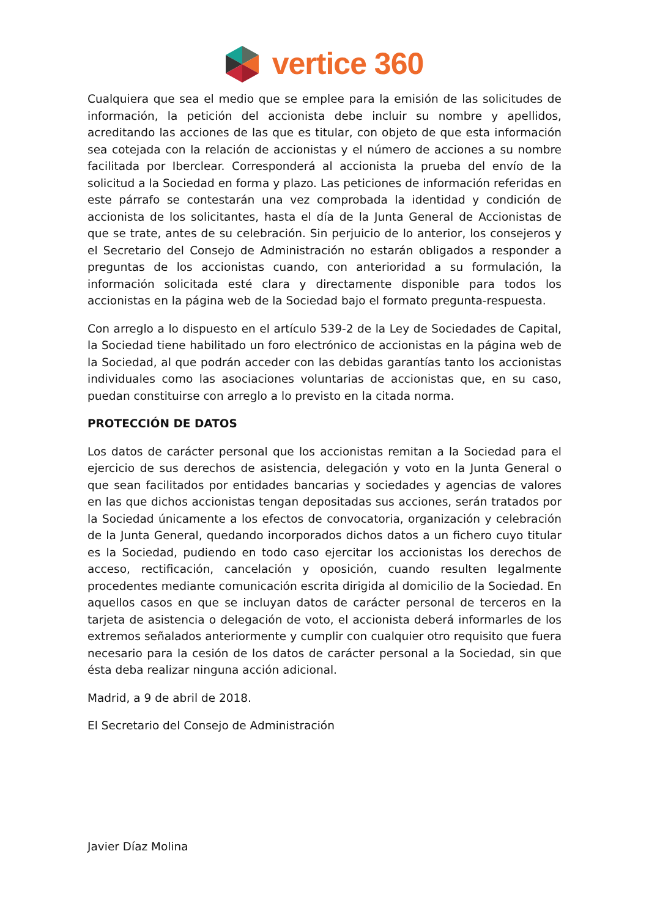vertice 360
Cualquiera que sea el medio que se emplee para la emisión de las solicitudes de información, la petición del accionista debe incluir su nombre y apellidos, acreditando las acciones de las que es titular, con objeto de que esta información sea cotejada con la relación de accionistas y el número de acciones a su nombre facilitada por Iberclear. Corresponderá al accionista la prueba del envío de la solicitud a la Sociedad en forma y plazo. Las peticiones de información referidas en este párrafo se contestarán una vez comprobada la identidad y condición de accionista de los solicitantes, hasta el día de la Junta General de Accionistas de que se trate, antes de su celebración. Sin perjuicio de lo anterior, los consejeros y el Secretario del Consejo de Administración no estarán obligados a responder a preguntas de los accionistas cuando, con anterioridad a su formulación, la información solicitada esté clara y directamente disponible para todos los accionistas en la página web de la Sociedad bajo el formato pregunta-respuesta.
Con arreglo a lo dispuesto en el artículo 539-2 de la Ley de Sociedades de Capital, la Sociedad tiene habilitado un foro electrónico de accionistas en la página web de la Sociedad, al que podrán acceder con las debidas garantías tanto los accionistas individuales como las asociaciones voluntarias de accionistas que, en su caso, puedan constituirse con arreglo a lo previsto en la citada norma.
PROTECCIÓN DE DATOS
Los datos de carácter personal que los accionistas remitan a la Sociedad para el ejercicio de sus derechos de asistencia, delegación y voto en la Junta General o que sean facilitados por entidades bancarias y sociedades y agencias de valores en las que dichos accionistas tengan depositadas sus acciones, serán tratados por la Sociedad únicamente a los efectos de convocatoria, organización y celebración de la Junta General, quedando incorporados dichos datos a un fichero cuyo titular es la Sociedad, pudiendo en todo caso ejercitar los accionistas los derechos de acceso, rectificación, cancelación y oposición, cuando resulten legalmente procedentes mediante comunicación escrita dirigida al domicilio de la Sociedad. En aquellos casos en que se incluyan datos de carácter personal de terceros en la tarjeta de asistencia o delegación de voto, el accionista deberá informarles de los extremos señalados anteriormente y cumplir con cualquier otro requisito que fuera necesario para la cesión de los datos de carácter personal a la Sociedad, sin que ésta deba realizar ninguna acción adicional.
Madrid, a 9 de abril de 2018.
El Secretario del Consejo de Administración
Javier Díaz Molina